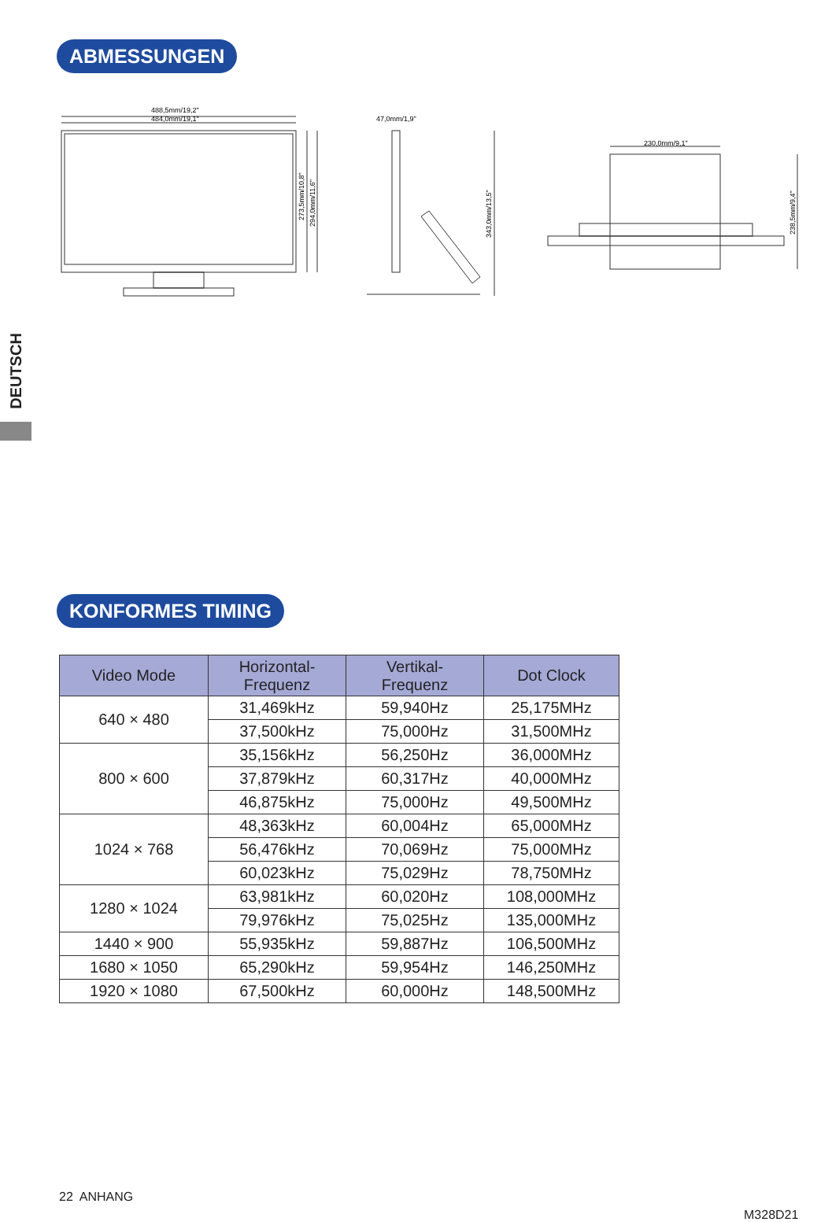ABMESSUNGEN
488,5mm/19,2"
484,0mm/19,1"
273,5mm/10,8"
294,0mm/11,6"
47,0mm/1,9"
343,0mm/13,5"
230,0mm/9,1"
238,5mm/9,4"
DEUTSCH
KONFORMES TIMING
| Video Mode | Horizontal- Frequenz | Vertikal- Frequenz | Dot Clock |
| --- | --- | --- | --- |
| 640 × 480 | 31,469kHz | 59,940Hz | 25,175MHz |
| | 37,500kHz | 75,000Hz | 31,500MHz |
| 800 × 600 | 35,156kHz | 56,250Hz | 36,000MHz |
| | 37,879kHz | 60,317Hz | 40,000MHz |
| | 46,875kHz | 75,000Hz | 49,500MHz |
| 1024 × 768 | 48,363kHz | 60,004Hz | 65,000MHz |
| | 56,476kHz | 70,069Hz | 75,000MHz |
| | 60,023kHz | 75,029Hz | 78,750MHz |
| 1280 × 1024 | 63,981kHz | 60,020Hz | 108,000MHz |
| | 79,976kHz | 75,025Hz | 135,000MHz |
| 1440 × 900 | 55,935kHz | 59,887Hz | 106,500MHz |
| 1680 × 1050 | 65,290kHz | 59,954Hz | 146,250MHz |
| 1920 × 1080 | 67,500kHz | 60,000Hz | 148,500MHz |
22 ANHANG
M328D21